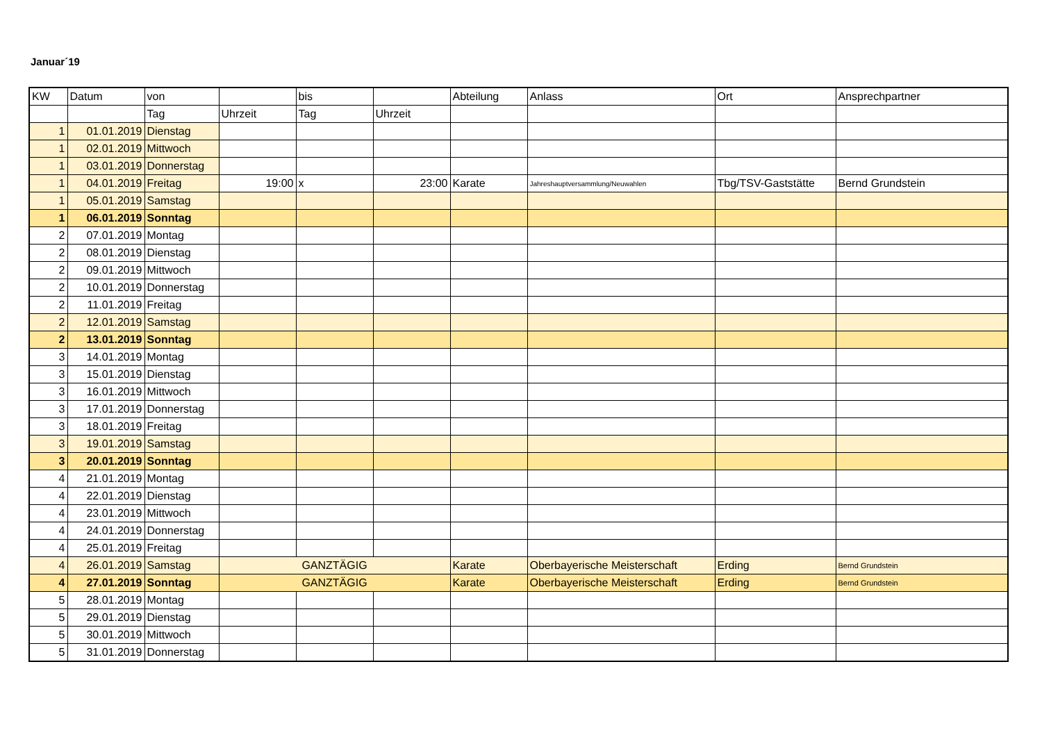Januar´19
| KW | Datum | von | | bis | | Abteilung | Anlass | Ort | Ansprechpartner |
| | | Tag | Uhrzeit | Tag | Uhrzeit | | | | |
| 1 | 01.01.2019 | Dienstag | | | | | | | |
| 1 | 02.01.2019 | Mittwoch | | | | | | | |
| 1 | 03.01.2019 | Donnerstag | | | | | | | |
| 1 | 04.01.2019 | Freitag | 19:00 | x | 23:00 | Karate | Jahreshauptversammlung/Neuwahlen | Tbg/TSV-Gaststätte | Bernd Grundstein |
| 1 | 05.01.2019 | Samstag | | | | | | | |
| 1 | 06.01.2019 | Sonntag | | | | | | | |
| 2 | 07.01.2019 | Montag | | | | | | | |
| 2 | 08.01.2019 | Dienstag | | | | | | | |
| 2 | 09.01.2019 | Mittwoch | | | | | | | |
| 2 | 10.01.2019 | Donnerstag | | | | | | | |
| 2 | 11.01.2019 | Freitag | | | | | | | |
| 2 | 12.01.2019 | Samstag | | | | | | | |
| 2 | 13.01.2019 | Sonntag | | | | | | | |
| 3 | 14.01.2019 | Montag | | | | | | | |
| 3 | 15.01.2019 | Dienstag | | | | | | | |
| 3 | 16.01.2019 | Mittwoch | | | | | | | |
| 3 | 17.01.2019 | Donnerstag | | | | | | | |
| 3 | 18.01.2019 | Freitag | | | | | | | |
| 3 | 19.01.2019 | Samstag | | | | | | | |
| 3 | 20.01.2019 | Sonntag | | | | | | | |
| 4 | 21.01.2019 | Montag | | | | | | | |
| 4 | 22.01.2019 | Dienstag | | | | | | | |
| 4 | 23.01.2019 | Mittwoch | | | | | | | |
| 4 | 24.01.2019 | Donnerstag | | | | | | | |
| 4 | 25.01.2019 | Freitag | | | | | | | |
| 4 | 26.01.2019 | Samstag | GANZTÄGIG | | | Karate | Oberbayerische Meisterschaft | Erding | Bernd Grundstein |
| 4 | 27.01.2019 | Sonntag | GANZTÄGIG | | | Karate | Oberbayerische Meisterschaft | Erding | Bernd Grundstein |
| 5 | 28.01.2019 | Montag | | | | | | | |
| 5 | 29.01.2019 | Dienstag | | | | | | | |
| 5 | 30.01.2019 | Mittwoch | | | | | | | |
| 5 | 31.01.2019 | Donnerstag | | | | | | | |